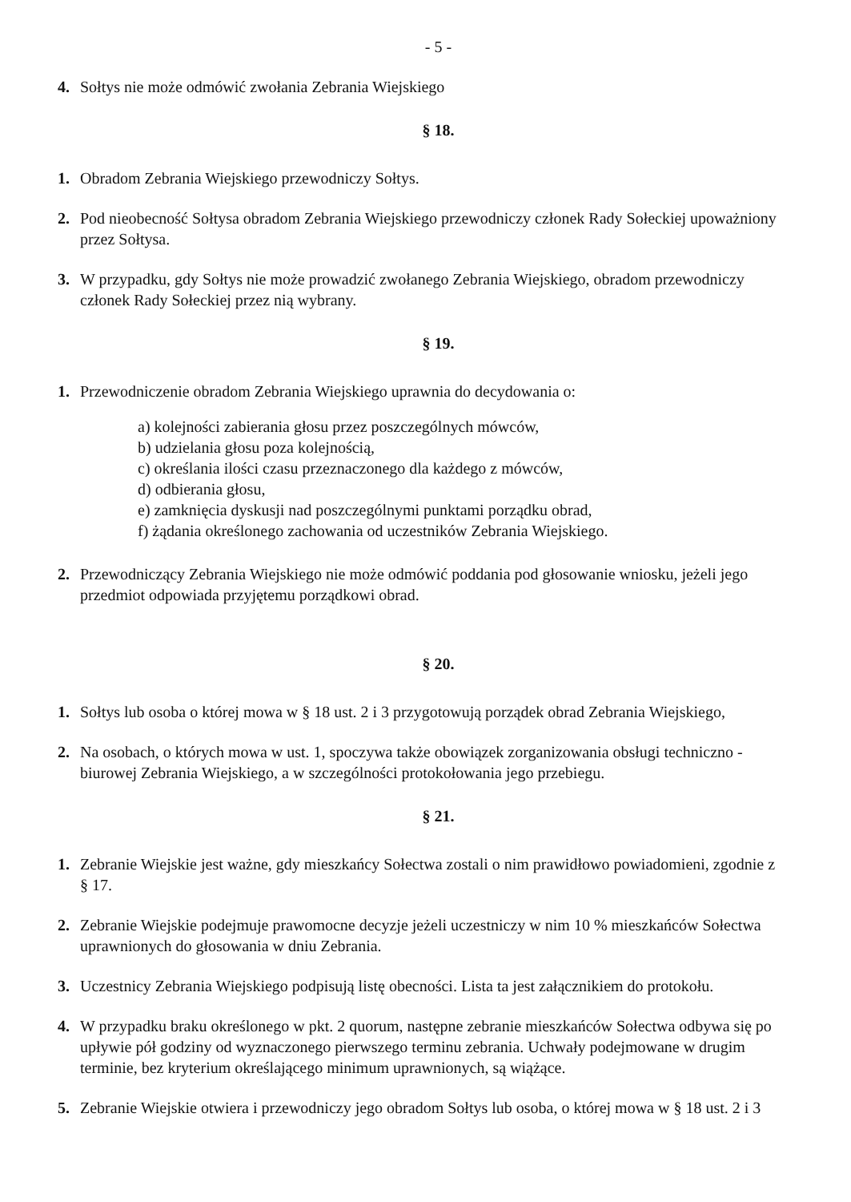- 5 -
4. Sołtys nie może odmówić zwołania Zebrania Wiejskiego
§ 18.
1. Obradom Zebrania Wiejskiego przewodniczy Sołtys.
2. Pod nieobecność Sołtysa obradom Zebrania Wiejskiego przewodniczy członek Rady Sołeckiej upoważniony przez Sołtysa.
3. W przypadku, gdy Sołtys nie może prowadzić zwołanego Zebrania Wiejskiego, obradom przewodniczy członek Rady Sołeckiej przez nią wybrany.
§ 19.
1. Przewodniczenie obradom Zebrania Wiejskiego uprawnia do decydowania o:
a) kolejności zabierania głosu przez poszczególnych mówców,
b) udzielania głosu poza kolejnością,
c) określania ilości czasu przeznaczonego dla każdego z mówców,
d) odbierania głosu,
e) zamknięcia dyskusji nad poszczególnymi punktami porządku obrad,
f) żądania określonego zachowania od uczestników Zebrania Wiejskiego.
2. Przewodniczący Zebrania Wiejskiego nie może odmówić poddania pod głosowanie wniosku, jeżeli jego przedmiot odpowiada przyjętemu porządkowi obrad.
§ 20.
1. Sołtys lub osoba o której mowa w § 18 ust. 2 i 3 przygotowują porządek obrad Zebrania Wiejskiego,
2. Na osobach, o których mowa w ust. 1, spoczywa także obowiązek zorganizowania obsługi techniczno - biurowej Zebrania Wiejskiego, a w szczególności protokołowania jego przebiegu.
§ 21.
1. Zebranie Wiejskie jest ważne, gdy mieszkańcy Sołectwa zostali o nim prawidłowo powiadomieni, zgodnie z § 17.
2. Zebranie Wiejskie podejmuje prawomocne decyzje jeżeli uczestniczy w nim 10 % mieszkańców Sołectwa uprawnionych do głosowania w dniu Zebrania.
3. Uczestnicy Zebrania Wiejskiego podpisują listę obecności. Lista ta jest załącznikiem do protokołu.
4. W przypadku braku określonego w pkt. 2 quorum, następne zebranie mieszkańców Sołectwa odbywa się po upływie pół godziny od wyznaczonego pierwszego terminu zebrania. Uchwały podejmowane w drugim terminie, bez kryterium określającego minimum uprawnionych, są wiążące.
5. Zebranie Wiejskie otwiera i przewodniczy jego obradom Sołtys lub osoba, o której mowa w § 18 ust. 2 i 3